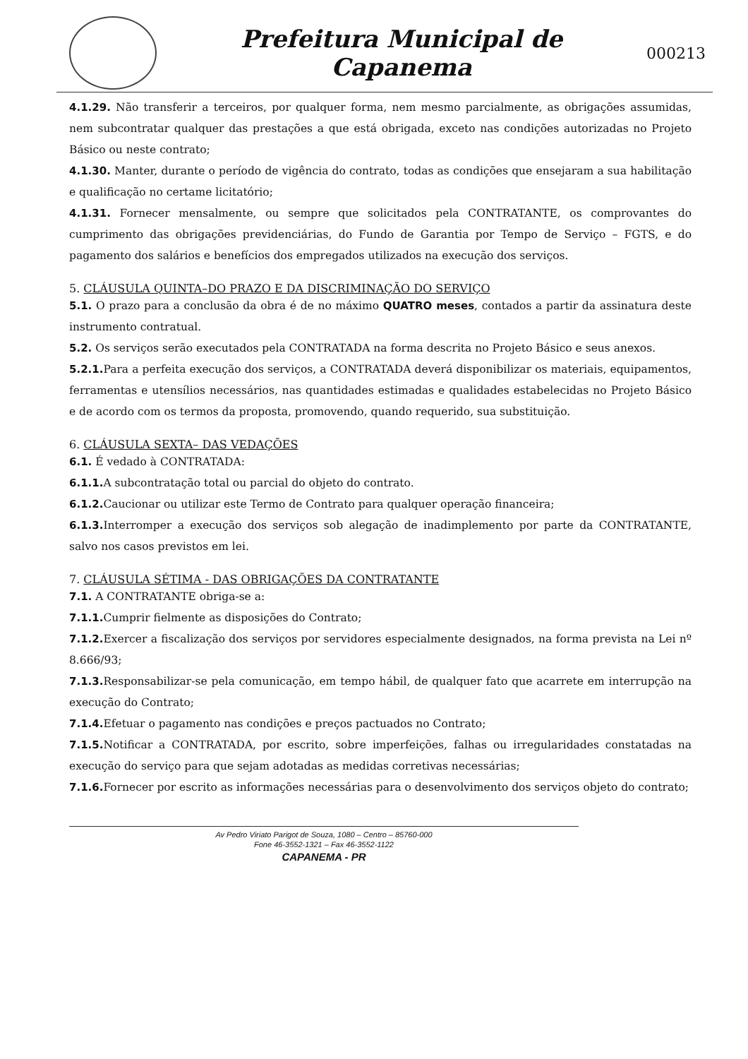Prefeitura Municipal de
Capanema
000213
4.1.29. Não transferir a terceiros, por qualquer forma, nem mesmo parcialmente, as obrigações assumidas, nem subcontratar qualquer das prestações a que está obrigada, exceto nas condições autorizadas no Projeto Básico ou neste contrato;
4.1.30. Manter, durante o período de vigência do contrato, todas as condições que ensejaram a sua habilitação e qualificação no certame licitatório;
4.1.31. Fornecer mensalmente, ou sempre que solicitados pela CONTRATANTE, os comprovantes do cumprimento das obrigações previdenciárias, do Fundo de Garantia por Tempo de Serviço – FGTS, e do pagamento dos salários e benefícios dos empregados utilizados na execução dos serviços.
5. CLÁUSULA QUINTA–DO PRAZO E DA DISCRIMINAÇÃO DO SERVIÇO
5.1. O prazo para a conclusão da obra é de no máximo QUATRO meses, contados a partir da assinatura deste instrumento contratual.
5.2. Os serviços serão executados pela CONTRATADA na forma descrita no Projeto Básico e seus anexos.
5.2.1. Para a perfeita execução dos serviços, a CONTRATADA deverá disponibilizar os materiais, equipamentos, ferramentas e utensílios necessários, nas quantidades estimadas e qualidades estabelecidas no Projeto Básico e de acordo com os termos da proposta, promovendo, quando requerido, sua substituição.
6. CLÁUSULA SEXTA– DAS VEDAÇÕES
6.1. É vedado à CONTRATADA:
6.1.1. A subcontratação total ou parcial do objeto do contrato.
6.1.2. Caucionar ou utilizar este Termo de Contrato para qualquer operação financeira;
6.1.3. Interromper a execução dos serviços sob alegação de inadimplemento por parte da CONTRATANTE, salvo nos casos previstos em lei.
7. CLÁUSULA SÉTIMA - DAS OBRIGAÇÕES DA CONTRATANTE
7.1. A CONTRATANTE obriga-se a:
7.1.1. Cumprir fielmente as disposições do Contrato;
7.1.2. Exercer a fiscalização dos serviços por servidores especialmente designados, na forma prevista na Lei nº 8.666/93;
7.1.3. Responsabilizar-se pela comunicação, em tempo hábil, de qualquer fato que acarrete em interrupção na execução do Contrato;
7.1.4. Efetuar o pagamento nas condições e preços pactuados no Contrato;
7.1.5. Notificar a CONTRATADA, por escrito, sobre imperfeições, falhas ou irregularidades constatadas na execução do serviço para que sejam adotadas as medidas corretivas necessárias;
7.1.6. Fornecer por escrito as informações necessárias para o desenvolvimento dos serviços objeto do contrato;
Av Pedro Viriato Parigot de Souza, 1080 – Centro – 85760-000
Fone 46-3552-1321 – Fax 46-3552-1122
CAPANEMA - PR